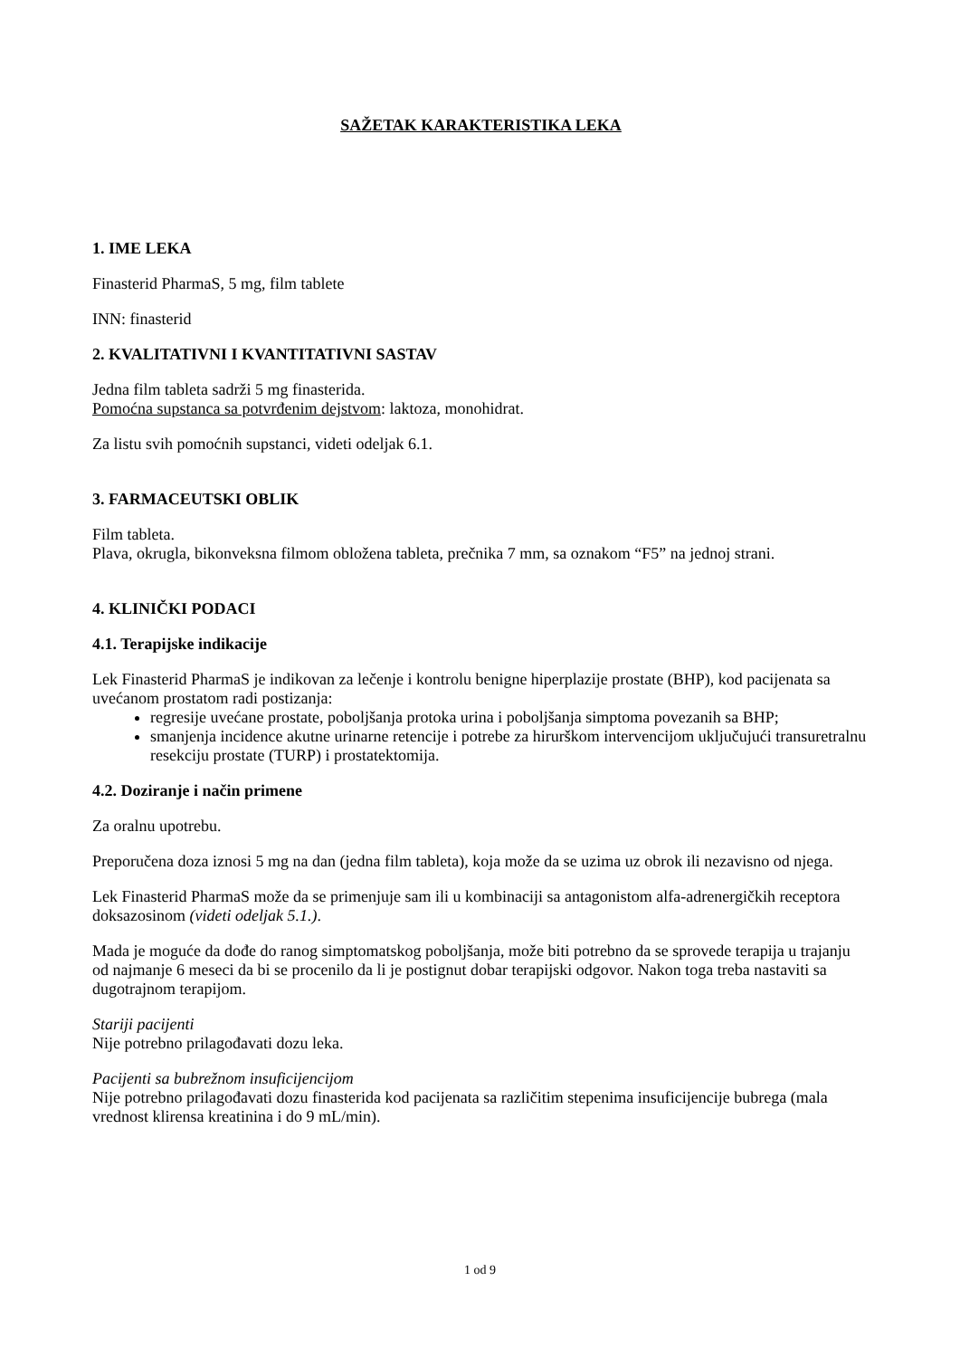SAŽETAK KARAKTERISTIKA LEKA
1. IME LEKA
Finasterid PharmaS, 5 mg, film tablete
INN: finasterid
2. KVALITATIVNI I KVANTITATIVNI SASTAV
Jedna film tableta sadrži 5 mg finasterida.
Pomoćna supstanca sa potvrđenim dejstvom: laktoza, monohidrat.
Za listu svih pomoćnih supstanci, videti odeljak 6.1.
3. FARMACEUTSKI OBLIK
Film tableta.
Plava, okrugla, bikonveksna filmom obložena tableta, prečnika 7 mm, sa oznakom “F5” na jednoj strani.
4. KLINIČKI PODACI
4.1. Terapijske indikacije
Lek Finasterid PharmaS je indikovan za lečenje i kontrolu benigne hiperplazije prostate (BHP), kod pacijenata sa uvećanom prostatom radi postizanja:
regresije uvećane prostate, poboljšanja protoka urina i poboljšanja simptoma povezanih sa BHP;
smanjenja incidence akutne urinarne retencije i potrebe za hirurškom intervencijom uključujući transuretralnu resekciju prostate (TURP) i prostatektomija.
4.2. Doziranje i način primene
Za oralnu upotrebu.
Preporučena doza iznosi 5 mg na dan (jedna film tableta), koja može da se uzima uz obrok ili nezavisno od njega.
Lek Finasterid PharmaS može da se primenjuje sam ili u kombinaciji sa antagonistom alfa-adrenergičkih receptora doksazosinom (videti odeljak 5.1.).
Mada je moguće da dođe do ranog simptomatskog poboljšanja, može biti potrebno da se sprovede terapija u trajanju od najmanje 6 meseci da bi se procenilo da li je postignut dobar terapijski odgovor. Nakon toga treba nastaviti sa dugotrajnom terapijom.
Stariji pacijenti
Nije potrebno prilagođavati dozu leka.
Pacijenti sa bubrežnom insuficijencijom
Nije potrebno prilagođavati dozu finasterida kod pacijenata sa različitim stepenima insuficijencije bubrega (mala vrednost klirensa kreatinina i do 9 mL/min).
1 od 9